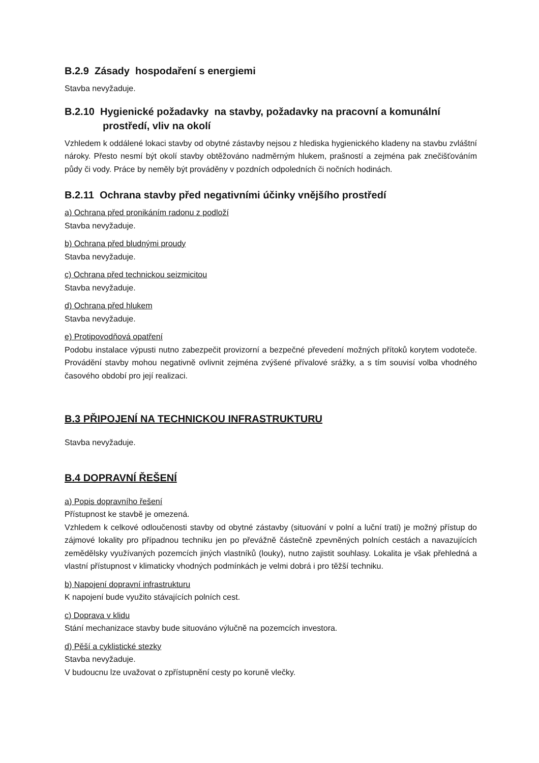B.2.9 Zásady hospodaření s energiemi
Stavba nevyžaduje.
B.2.10 Hygienické požadavky na stavby, požadavky na pracovní a komunální prostředí, vliv na okolí
Vzhledem k oddálené lokaci stavby od obytné zástavby nejsou z hlediska hygienického kladeny na stavbu zvláštní nároky. Přesto nesmí být okolí stavby obtěžováno nadměrným hlukem, prašností a zejména pak znečišťováním půdy či vody. Práce by neměly být prováděny v pozdních odpoledních či nočních hodinách.
B.2.11 Ochrana stavby před negativními účinky vnějšího prostředí
a) Ochrana před pronikáním radonu z podloží
Stavba nevyžaduje.
b) Ochrana před bludnými proudy
Stavba nevyžaduje.
c) Ochrana před technickou seizmicitou
Stavba nevyžaduje.
d) Ochrana před hlukem
Stavba nevyžaduje.
e) Protipovodňová opatření
Podobu instalace výpusti nutno zabezpečit provizorní a bezpečné převedení možných přítoků korytem vodoteče. Provádění stavby mohou negativně ovlivnit zejména zvýšené přívalové srážky, a s tím souvisí volba vhodného časového období pro její realizaci.
B.3 PŘIPOJENÍ NA TECHNICKOU INFRASTRUKTURU
Stavba nevyžaduje.
B.4 DOPRAVNÍ ŘEŠENÍ
a) Popis dopravního řešení
Přístupnost ke stavbě je omezená.
Vzhledem k celkové odloučenosti stavby od obytné zástavby (situování v polní a luční trati) je možný přístup do zájmové lokality pro případnou techniku jen po převážně částečně zpevněných polních cestách a navazujících zemědělsky využívaných pozemcích jiných vlastníků (louky), nutno zajistit souhlasy. Lokalita je však přehledná a vlastní přístupnost v klimaticky vhodných podmínkách je velmi dobrá i pro těžší techniku.
b) Napojení dopravní infrastrukturu
K napojení bude využito stávajících polních cest.
c) Doprava v klidu
Stání mechanizace stavby bude situováno výlučně na pozemcích investora.
d) Pěší a cyklistické stezky
Stavba nevyžaduje.
V budoucnu lze uvažovat o zpřístupnění cesty po koruně vlečky.